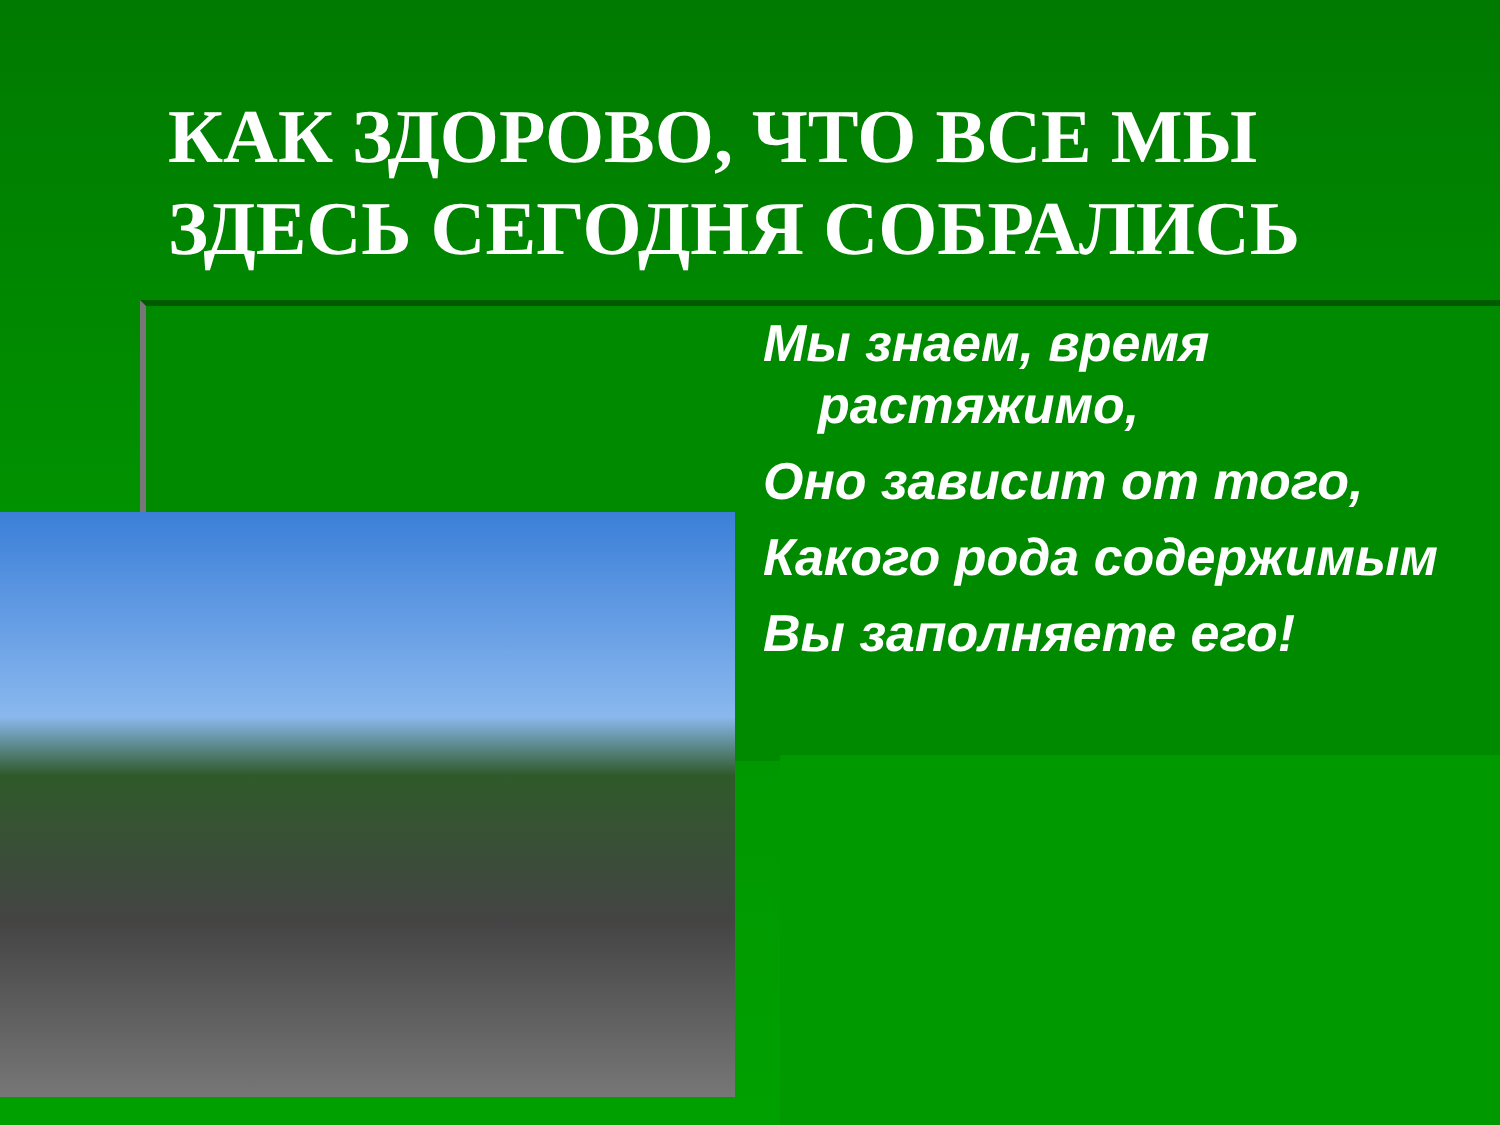КАК ЗДОРОВО, ЧТО ВСЕ МЫ ЗДЕСЬ СЕГОДНЯ СОБРАЛИСЬ
Мы знаем, время растяжимо,
Оно зависит от того,
Какого рода содержимым
Вы заполняете его!